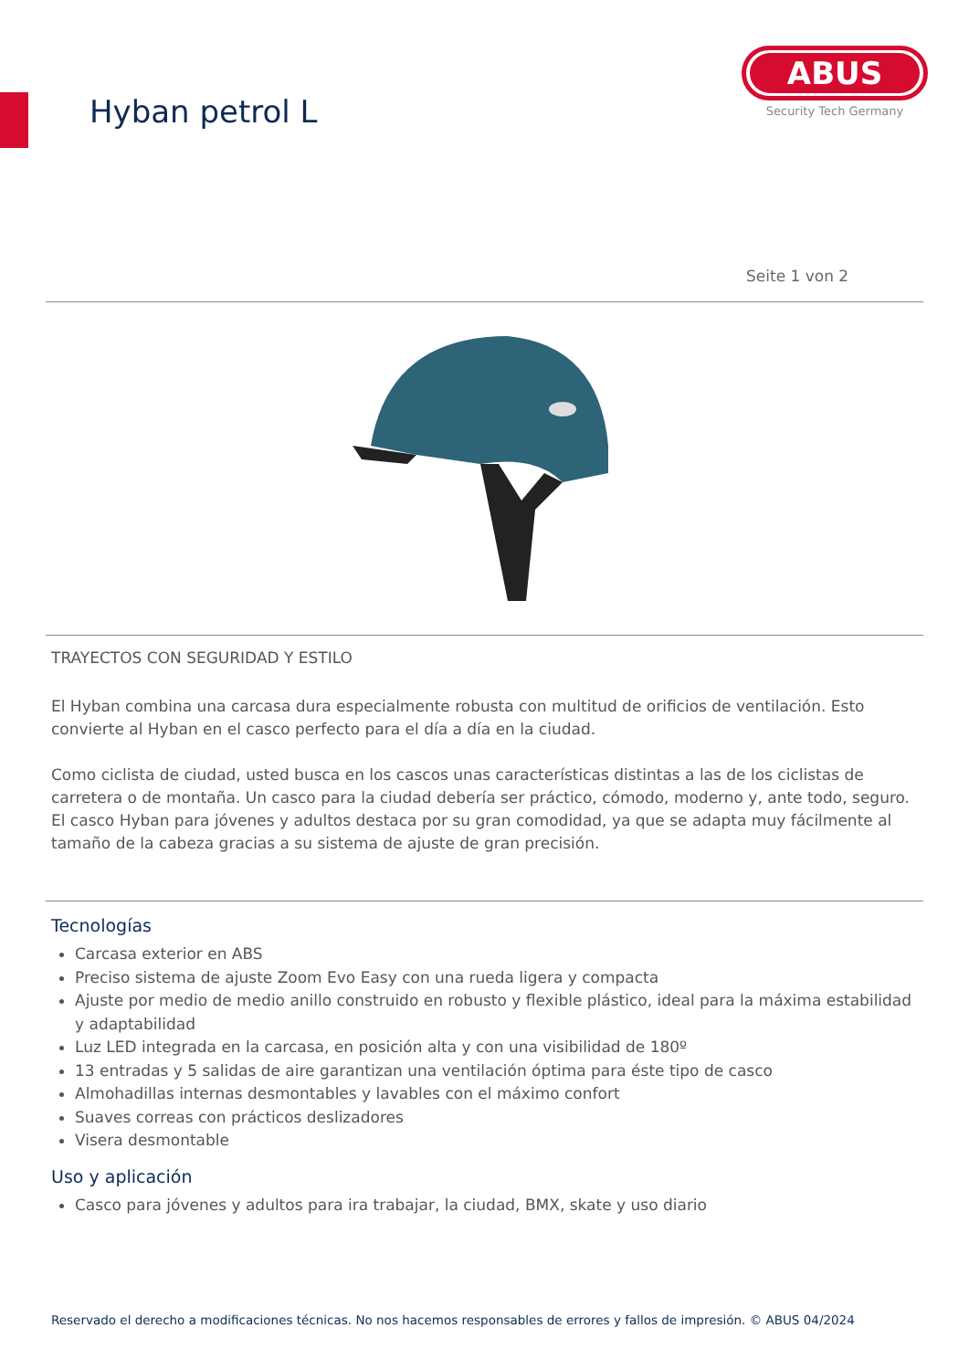Hyban petrol L
ABUS
Security Tech Germany
Seite 1 von 2
TRAYECTOS CON SEGURIDAD Y ESTILO
El Hyban combina una carcasa dura especialmente robusta con multitud de orificios de ventilación. Esto convierte al Hyban en el casco perfecto para el día a día en la ciudad.
Como ciclista de ciudad, usted busca en los cascos unas características distintas a las de los ciclistas de carretera o de montaña. Un casco para la ciudad debería ser práctico, cómodo, moderno y, ante todo, seguro. El casco Hyban para jóvenes y adultos destaca por su gran comodidad, ya que se adapta muy fácilmente al tamaño de la cabeza gracias a su sistema de ajuste de gran precisión.
Tecnologías
Carcasa exterior en ABS
Preciso sistema de ajuste Zoom Evo Easy con una rueda ligera y compacta
Ajuste por medio de medio anillo construido en robusto y flexible plástico, ideal para la máxima estabilidad y adaptabilidad
Luz LED integrada en la carcasa, en posición alta y con una visibilidad de 180º
13 entradas y 5 salidas de aire garantizan una ventilación óptima para éste tipo de casco
Almohadillas internas desmontables y lavables con el máximo confort
Suaves correas con prácticos deslizadores
Visera desmontable
Uso y aplicación
Casco para jóvenes y adultos para ira trabajar, la ciudad, BMX, skate y uso diario
Reservado el derecho a modificaciones técnicas. No nos hacemos responsables de errores y fallos de impresión. © ABUS 04/2024